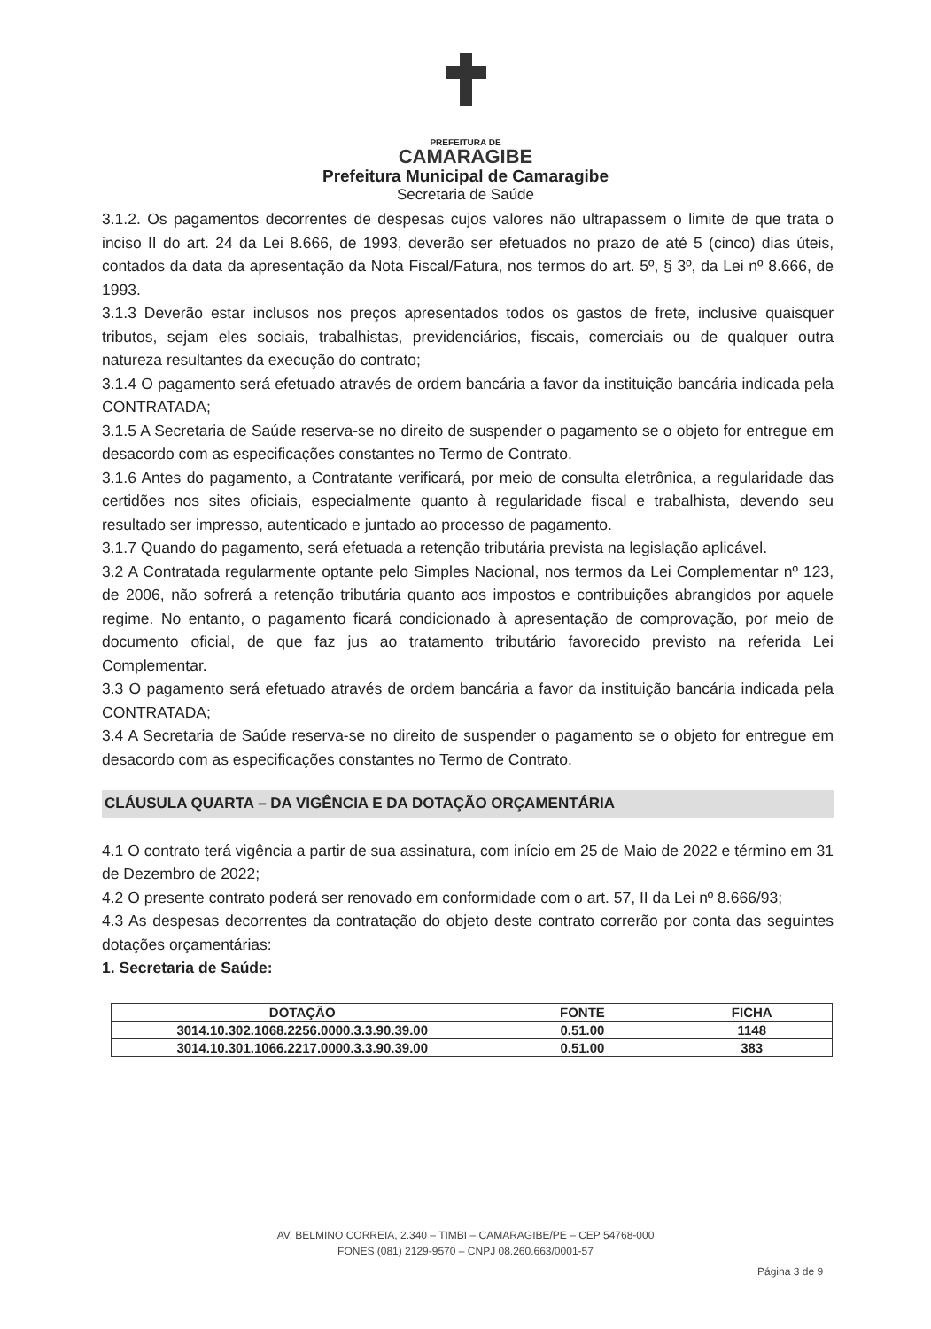PREFEITURA DE
CAMARAGIBE
Prefeitura Municipal de Camaragibe
Secretaria de Saúde
3.1.2. Os pagamentos decorrentes de despesas cujos valores não ultrapassem o limite de que trata o inciso II do art. 24 da Lei 8.666, de 1993, deverão ser efetuados no prazo de até 5 (cinco) dias úteis, contados da data da apresentação da Nota Fiscal/Fatura, nos termos do art. 5º, § 3º, da Lei nº 8.666, de 1993.
3.1.3 Deverão estar inclusos nos preços apresentados todos os gastos de frete, inclusive quaisquer tributos, sejam eles sociais, trabalhistas, previdenciários, fiscais, comerciais ou de qualquer outra natureza resultantes da execução do contrato;
3.1.4 O pagamento será efetuado através de ordem bancária a favor da instituição bancária indicada pela CONTRATADA;
3.1.5 A Secretaria de Saúde reserva-se no direito de suspender o pagamento se o objeto for entregue em desacordo com as especificações constantes no Termo de Contrato.
3.1.6 Antes do pagamento, a Contratante verificará, por meio de consulta eletrônica, a regularidade das certidões nos sites oficiais, especialmente quanto à regularidade fiscal e trabalhista, devendo seu resultado ser impresso, autenticado e juntado ao processo de pagamento.
3.1.7 Quando do pagamento, será efetuada a retenção tributária prevista na legislação aplicável.
3.2 A Contratada regularmente optante pelo Simples Nacional, nos termos da Lei Complementar nº 123, de 2006, não sofrerá a retenção tributária quanto aos impostos e contribuições abrangidos por aquele regime. No entanto, o pagamento ficará condicionado à apresentação de comprovação, por meio de documento oficial, de que faz jus ao tratamento tributário favorecido previsto na referida Lei Complementar.
3.3 O pagamento será efetuado através de ordem bancária a favor da instituição bancária indicada pela CONTRATADA;
3.4 A Secretaria de Saúde reserva-se no direito de suspender o pagamento se o objeto for entregue em desacordo com as especificações constantes no Termo de Contrato.
CLÁUSULA QUARTA – DA VIGÊNCIA E DA DOTAÇÃO ORÇAMENTÁRIA
4.1 O contrato terá vigência a partir de sua assinatura, com início em 25 de Maio de 2022 e término em 31 de Dezembro de 2022;
4.2 O presente contrato poderá ser renovado em conformidade com o art. 57, II da Lei nº 8.666/93;
4.3 As despesas decorrentes da contratação do objeto deste contrato correrão por conta das seguintes dotações orçamentárias:
1. Secretaria de Saúde:
| DOTAÇÃO | FONTE | FICHA |
| --- | --- | --- |
| 3014.10.302.1068.2256.0000.3.3.90.39.00 | 0.51.00 | 1148 |
| 3014.10.301.1066.2217.0000.3.3.90.39.00 | 0.51.00 | 383 |
AV. BELMINO CORREIA, 2.340 – TIMBI – CAMARAGIBE/PE – CEP 54768-000
FONES (081) 2129-9570 – CNPJ 08.260.663/0001-57
Página 3 de 9